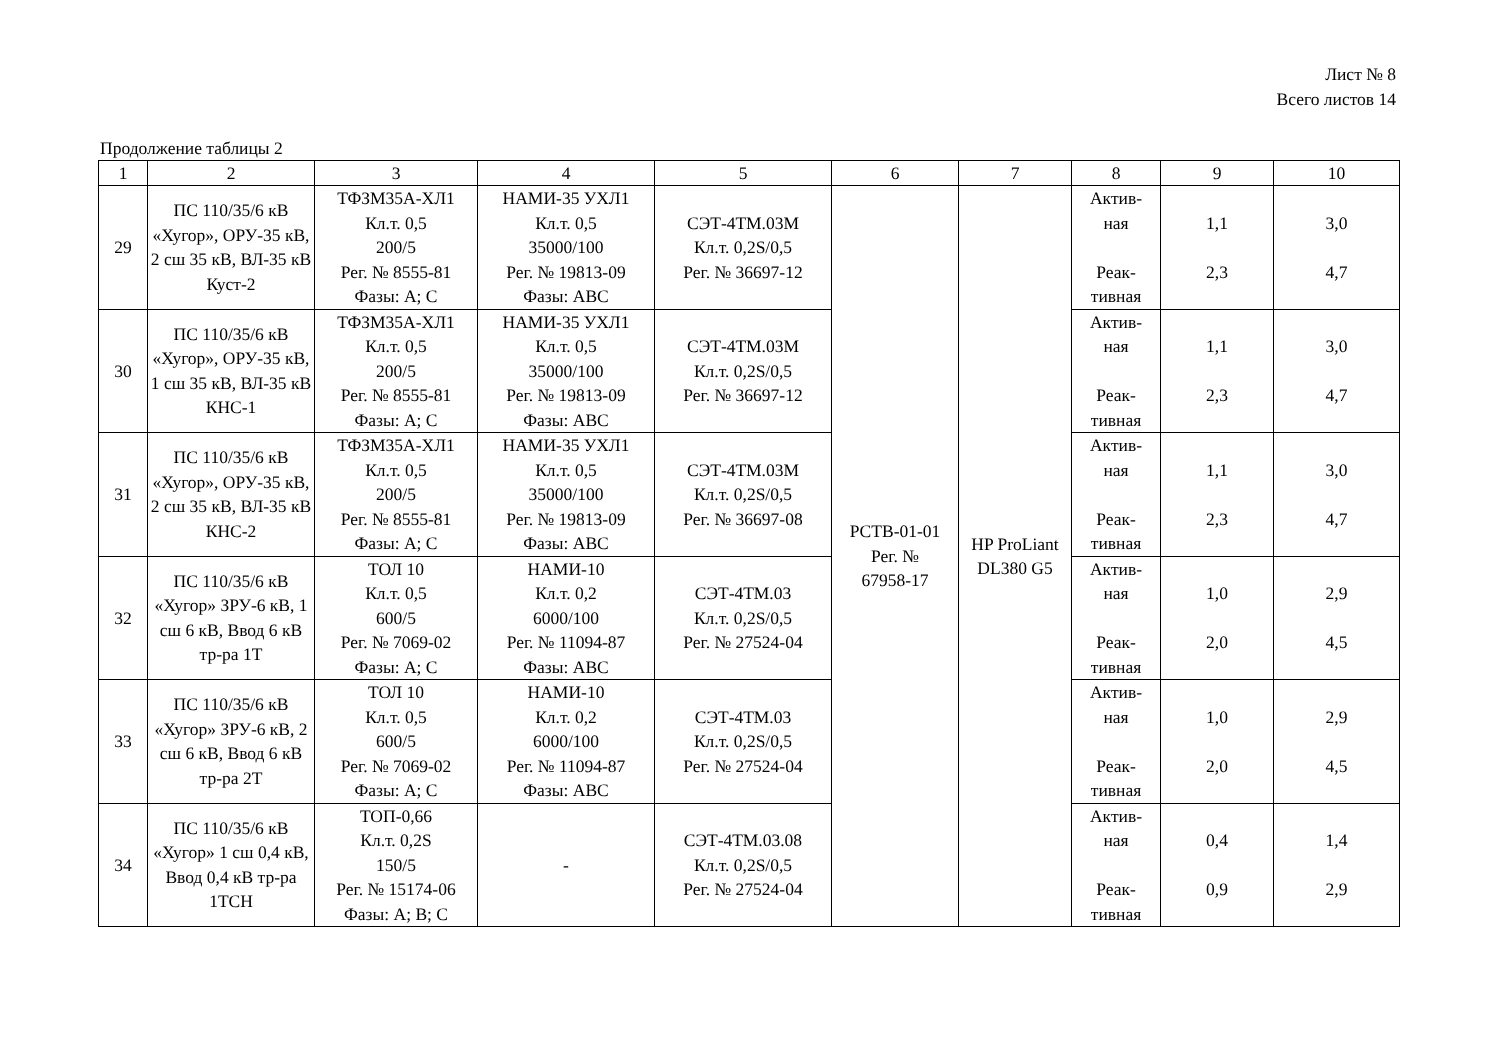Лист № 8
Всего листов 14
Продолжение таблицы 2
| 1 | 2 | 3 | 4 | 5 | 6 | 7 | 8 | 9 | 10 |
| --- | --- | --- | --- | --- | --- | --- | --- | --- | --- |
| 29 | ПС 110/35/6 кВ «Хугор», ОРУ-35 кВ, 2 сш 35 кВ, ВЛ-35 кВ Куст-2 | ТФЗМ35А-ХЛ1 Кл.т. 0,5 200/5 Рег. № 8555-81 Фазы: А; С | НАМИ-35 УХЛ1 Кл.т. 0,5 35000/100 Рег. № 19813-09 Фазы: АВС | СЭТ-4ТМ.03М Кл.т. 0,2S/0,5 Рег. № 36697-12 | РСТВ-01-01 Рег. № 67958-17 | HP ProLiant DL380 G5 | Актив- ная Реак- тивная | 1,1 2,3 | 3,0 4,7 |
| 30 | ПС 110/35/6 кВ «Хугор», ОРУ-35 кВ, 1 сш 35 кВ, ВЛ-35 кВ КНС-1 | ТФЗМ35А-ХЛ1 Кл.т. 0,5 200/5 Рег. № 8555-81 Фазы: А; С | НАМИ-35 УХЛ1 Кл.т. 0,5 35000/100 Рег. № 19813-09 Фазы: АВС | СЭТ-4ТМ.03М Кл.т. 0,2S/0,5 Рег. № 36697-12 | | | Актив- ная Реак- тивная | 1,1 2,3 | 3,0 4,7 |
| 31 | ПС 110/35/6 кВ «Хугор», ОРУ-35 кВ, 2 сш 35 кВ, ВЛ-35 кВ КНС-2 | ТФЗМ35А-ХЛ1 Кл.т. 0,5 200/5 Рег. № 8555-81 Фазы: А; С | НАМИ-35 УХЛ1 Кл.т. 0,5 35000/100 Рег. № 19813-09 Фазы: АВС | СЭТ-4ТМ.03М Кл.т. 0,2S/0,5 Рег. № 36697-08 | | | Актив- ная Реак- тивная | 1,1 2,3 | 3,0 4,7 |
| 32 | ПС 110/35/6 кВ «Хугор» ЗРУ-6 кВ, 1 сш 6 кВ, Ввод 6 кВ тр-ра 1Т | ТОЛ 10 Кл.т. 0,5 600/5 Рег. № 7069-02 Фазы: А; С | НАМИ-10 Кл.т. 0,2 6000/100 Рег. № 11094-87 Фазы: АВС | СЭТ-4ТМ.03 Кл.т. 0,2S/0,5 Рег. № 27524-04 | | | Актив- ная Реак- тивная | 1,0 2,0 | 2,9 4,5 |
| 33 | ПС 110/35/6 кВ «Хугор» ЗРУ-6 кВ, 2 сш 6 кВ, Ввод 6 кВ тр-ра 2Т | ТОЛ 10 Кл.т. 0,5 600/5 Рег. № 7069-02 Фазы: А; С | НАМИ-10 Кл.т. 0,2 6000/100 Рег. № 11094-87 Фазы: АВС | СЭТ-4ТМ.03 Кл.т. 0,2S/0,5 Рег. № 27524-04 | | | Актив- ная Реак- тивная | 1,0 2,0 | 2,9 4,5 |
| 34 | ПС 110/35/6 кВ «Хугор» 1 сш 0,4 кВ, Ввод 0,4 кВ тр-ра 1ТСН | ТОП-0,66 Кл.т. 0,2S 150/5 Рег. № 15174-06 Фазы: А; В; С | - | СЭТ-4ТМ.03.08 Кл.т. 0,2S/0,5 Рег. № 27524-04 | | | Актив- ная Реак- тивная | 0,4 0,9 | 1,4 2,9 |